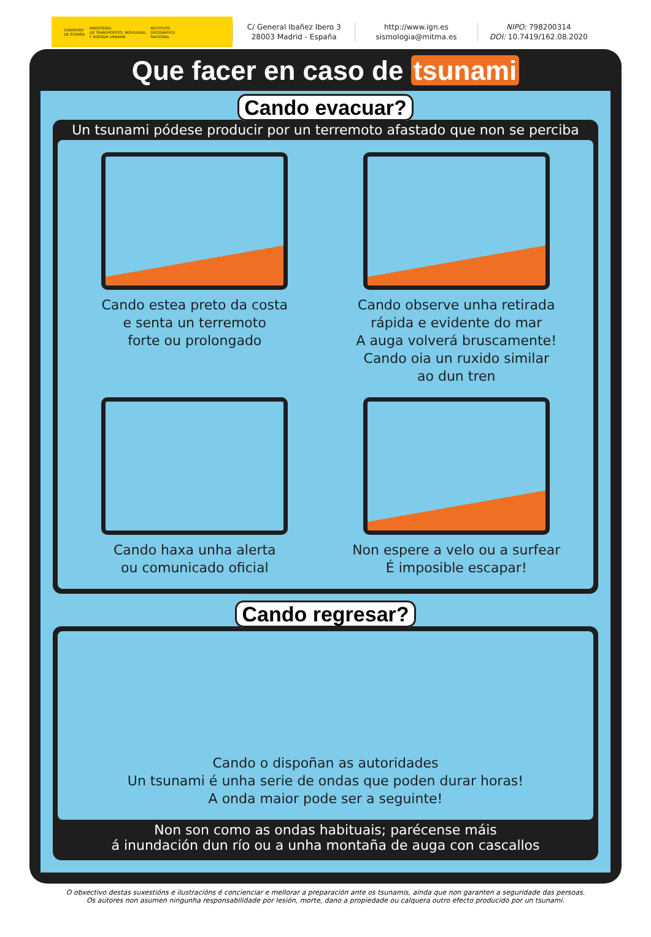GOBIERNO
DE ESPAÑA
MINISTERIO
DE TRANSPORTES, MOVILIDAD
Y AGENDA URBANA
INSTITUTO
GEOGRÁFICO
NACIONAL
C/ General Ibañez Ibero 3
28003 Madrid - España
http://www.ign.es
sismologia@mitma.es
NIPO: 798200314
DOI: 10.7419/162.08.2020
Que facer en caso de tsunami
Cando evacuar?
Un tsunami pódese producir por un terremoto afastado que non se perciba
Cando estea preto da costa
e senta un terremoto
forte ou prolongado
Cando observe unha retirada
rápida e evidente do mar
A auga volverá bruscamente!
Cando oia un ruxido similar
ao dun tren
Cando haxa unha alerta
ou comunicado oficial
Non espere a velo ou a surfear
É imposible escapar!
Cando regresar?
Cando o dispoñan as autoridades
Un tsunami é unha serie de ondas que poden durar horas!
A onda maior pode ser a seguinte!
Non son como as ondas habituais; parécense máis
á inundación dun río ou a unha montaña de auga con cascallos
O obxectivo destas suxestións e ilustracións é concienciar e mellorar a preparación ante os tsunamis, aínda que non garanten a seguridade das persoas.
Os autores non asumen ningunha responsabilidade por lesión, morte, dano a propiedade ou calquera outro efecto producido por un tsunami.